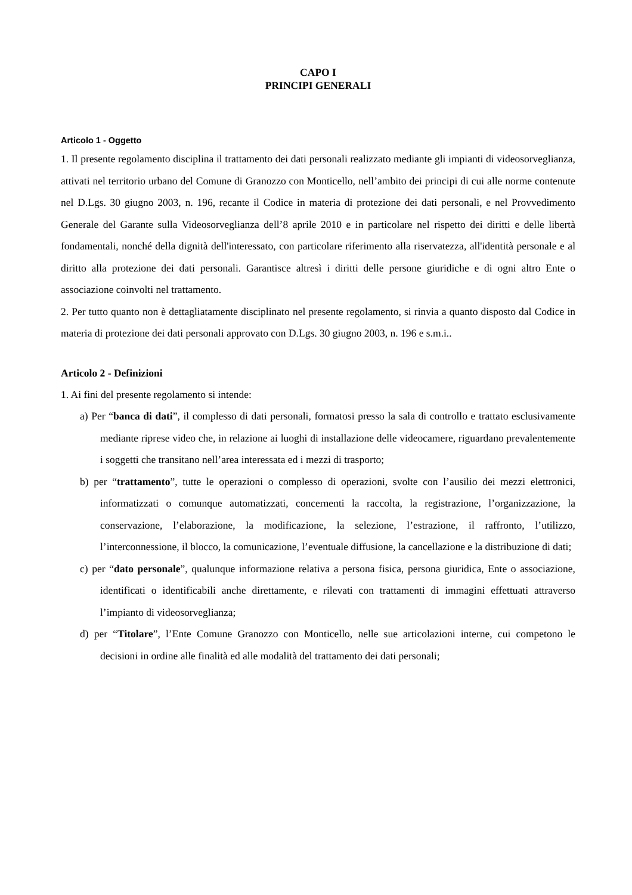CAPO I
PRINCIPI GENERALI
Articolo 1 - Oggetto
1. Il presente regolamento disciplina il trattamento dei dati personali realizzato mediante gli impianti di videosorveglianza, attivati nel territorio urbano del Comune di Granozzo con Monticello, nell’ambito dei principi di cui alle norme contenute nel D.Lgs. 30 giugno 2003, n. 196, recante il Codice in materia di protezione dei dati personali, e nel Provvedimento Generale del Garante sulla Videosorveglianza dell’8 aprile 2010 e in particolare nel rispetto dei diritti e delle libertà fondamentali, nonché della dignità dell'interessato, con particolare riferimento alla riservatezza, all'identità personale e al diritto alla protezione dei dati personali. Garantisce altresì i diritti delle persone giuridiche e di ogni altro Ente o associazione coinvolti nel trattamento.
2. Per tutto quanto non è dettagliatamente disciplinato nel presente regolamento, si rinvia a quanto disposto dal Codice in materia di protezione dei dati personali approvato con D.Lgs. 30 giugno 2003, n. 196 e s.m.i..
Articolo 2 - Definizioni
1. Ai fini del presente regolamento si intende:
a) Per “banca di dati”, il complesso di dati personali, formatosi presso la sala di controllo e trattato esclusivamente mediante riprese video che, in relazione ai luoghi di installazione delle videocamere, riguardano prevalentemente i soggetti che transitano nell’area interessata ed i mezzi di trasporto;
b) per “trattamento”, tutte le operazioni o complesso di operazioni, svolte con l’ausilio dei mezzi elettronici, informatizzati o comunque automatizzati, concernenti la raccolta, la registrazione, l’organizzazione, la conservazione, l’elaborazione, la modificazione, la selezione, l’estrazione, il raffronto, l’utilizzo, l’interconnessione, il blocco, la comunicazione, l’eventuale diffusione, la cancellazione e la distribuzione di dati;
c) per “dato personale”, qualunque informazione relativa a persona fisica, persona giuridica, Ente o associazione, identificati o identificabili anche direttamente, e rilevati con trattamenti di immagini effettuati attraverso l’impianto di videosorveglianza;
d) per “Titolare”, l’Ente Comune Granozzo con Monticello, nelle sue articolazioni interne, cui competono le decisioni in ordine alle finalità ed alle modalità del trattamento dei dati personali;